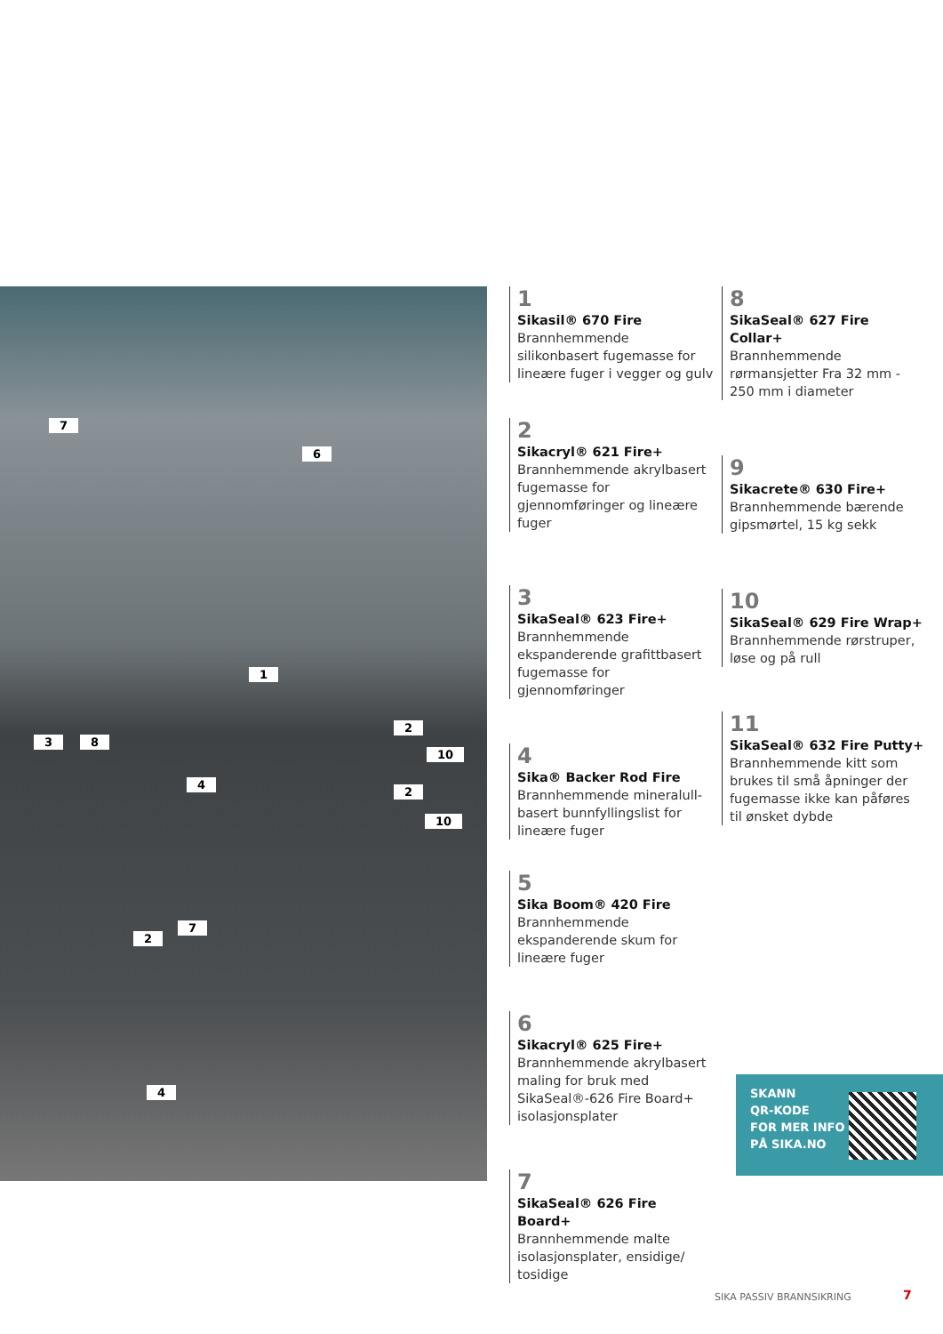7
6
1
3 8
4
2
10
2
10
2
7
4
1
Sikasil® 670 Fire
Brannhemmende silikonbasert fugemasse for lineære fuger i vegger og gulv
2
Sikacryl® 621 Fire+
Brannhemmende akrylbasert fugemasse for gjennomføringer og lineære fuger
3
SikaSeal® 623 Fire+
Brannhemmende ekspanderende grafittbasert fugemasse for gjennomføringer
4
Sika® Backer Rod Fire
Brannhemmende mineralull-basert bunnfyllingslist for lineære fuger
5
Sika Boom® 420 Fire
Brannhemmende ekspanderende skum for lineære fuger
6
Sikacryl® 625 Fire+
Brannhemmende akrylbasert maling for bruk med SikaSeal®-626 Fire Board+ isolasjonsplater
7
SikaSeal® 626 Fire Board+
Brannhemmende malte isolasjonsplater, ensidige/ tosidige
8
SikaSeal® 627 Fire Collar+
Brannhemmende rørmansjetter Fra 32 mm - 250 mm i diameter
9
Sikacrete® 630 Fire+
Brannhemmende bærende gipsmørtel, 15 kg sekk
10
SikaSeal® 629 Fire Wrap+
Brannhemmende rørstruper, løse og på rull
11
SikaSeal® 632 Fire Putty+
Brannhemmende kitt som brukes til små åpninger der fugemasse ikke kan påføres til ønsket dybde
SKANN
QR-KODE
FOR MER INFO
PÅ SIKA.NO
SIKA PASSIV BRANNSIKRING 7